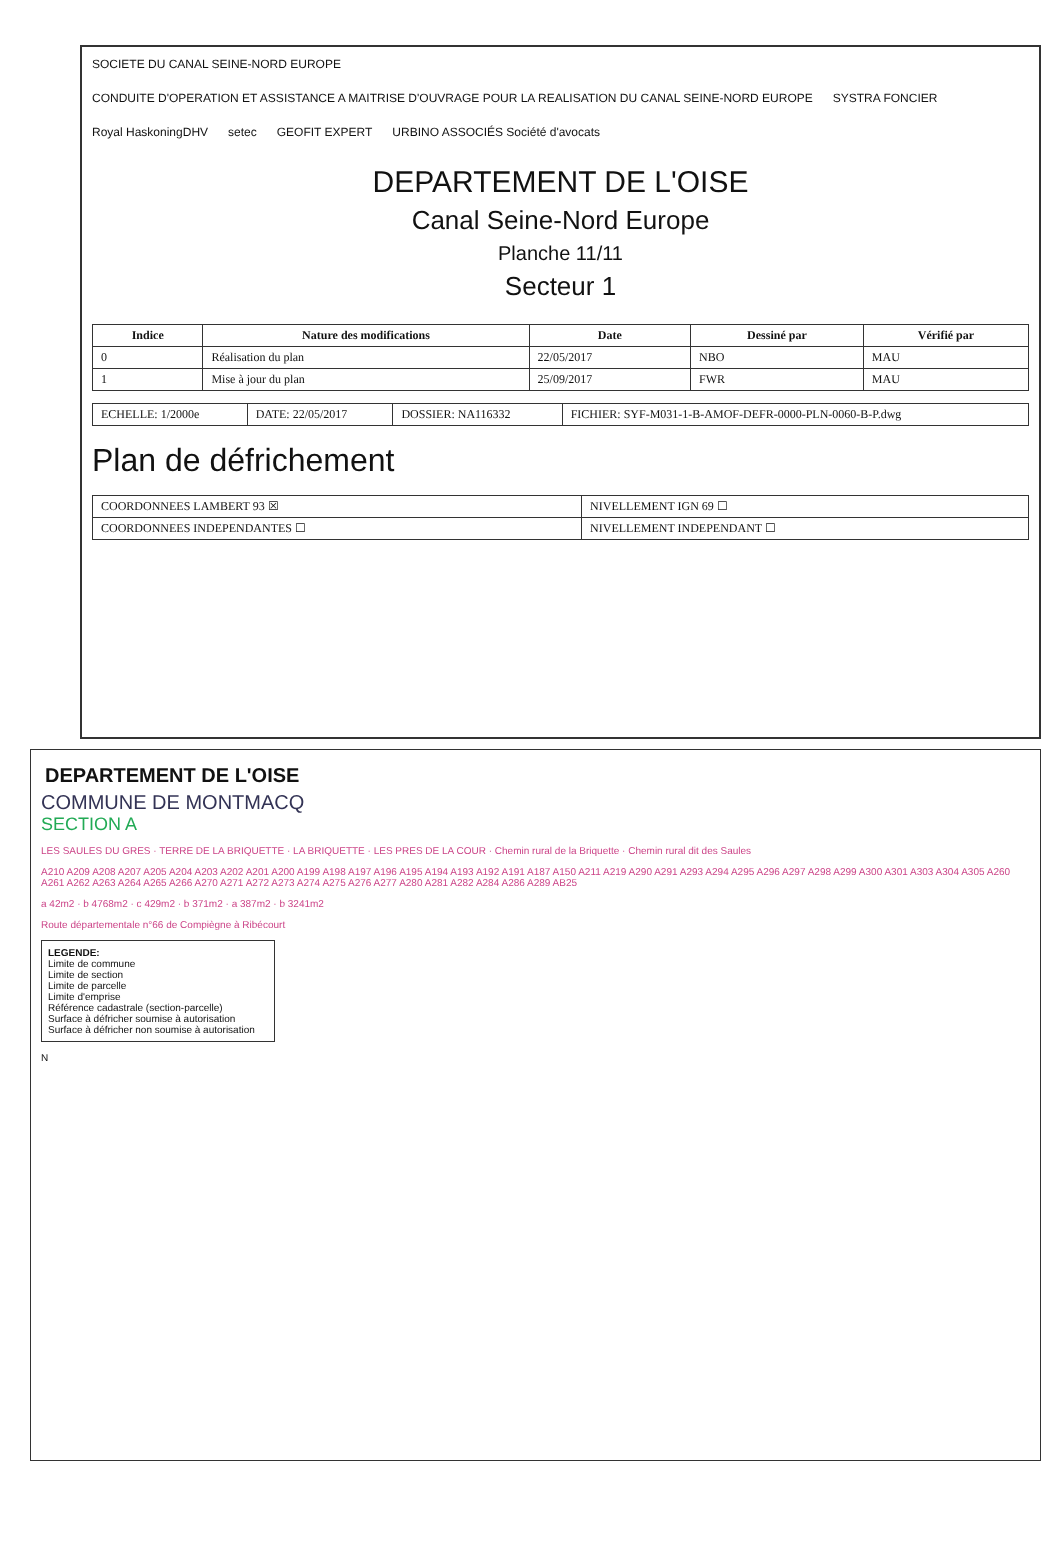SOCIETE DU CANAL SEINE-NORD EUROPE CONDUITE D'OPERATION ET ASSISTANCE A MAITRISE D'OUVRAGE POUR LA REALISATION DU CANAL SEINE-NORD EUROPE SYSTRA FONCIER Royal HaskoningDHV setec GEOFIT EXPERT URBINO ASSOCIÉS Société d'avocats
DEPARTEMENT DE L'OISE
Canal Seine-Nord Europe
Planche 11/11
Secteur 1
| Indice | Nature des modifications | Date | Dessiné par | Vérifié par |
| --- | --- | --- | --- | --- |
| 0 | Réalisation du plan | 22/05/2017 | NBO | MAU |
| 1 | Mise à jour du plan | 25/09/2017 | FWR | MAU |
| ECHELLE: 1/2000e | DATE: 22/05/2017 | DOSSIER: NA116332 | FICHIER: SYF-M031-1-B-AMOF-DEFR-0000-PLN-0060-B-P.dwg |
Plan de défrichement
| COORDONNEES LAMBERT 93 ☒ | NIVELLEMENT IGN 69 ☐ |
| COORDONNEES INDEPENDANTES ☐ | NIVELLEMENT INDEPENDANT ☐ |
DEPARTEMENT DE L'OISE
COMMUNE DE MONTMACQ
SECTION A
LES SAULES DU GRES · TERRE DE LA BRIQUETTE · LA BRIQUETTE · LES PRES DE LA COUR · Chemin rural de la Briquette · Chemin rural dit des Saules
A210 A209 A208 A207 A205 A204 A203 A202 A201 A200 A199 A198 A197 A196 A195 A194 A193 A192 A191 A187 A150 A211 A219 A290 A291 A293 A294 A295 A296 A297 A298 A299 A300 A301 A303 A304 A305 A260 A261 A262 A263 A264 A265 A266 A270 A271 A272 A273 A274 A275 A276 A277 A280 A281 A282 A284 A286 A289 AB25
a 42m2 · b 4768m2 · c 429m2 · b 371m2 · a 387m2 · b 3241m2
Route départementale n°66 de Compiègne à Ribécourt
LEGENDE:
Limite de commune
Limite de section
Limite de parcelle
Limite d'emprise
Référence cadastrale (section-parcelle)
Surface à défricher soumise à autorisation
Surface à défricher non soumise à autorisation
N